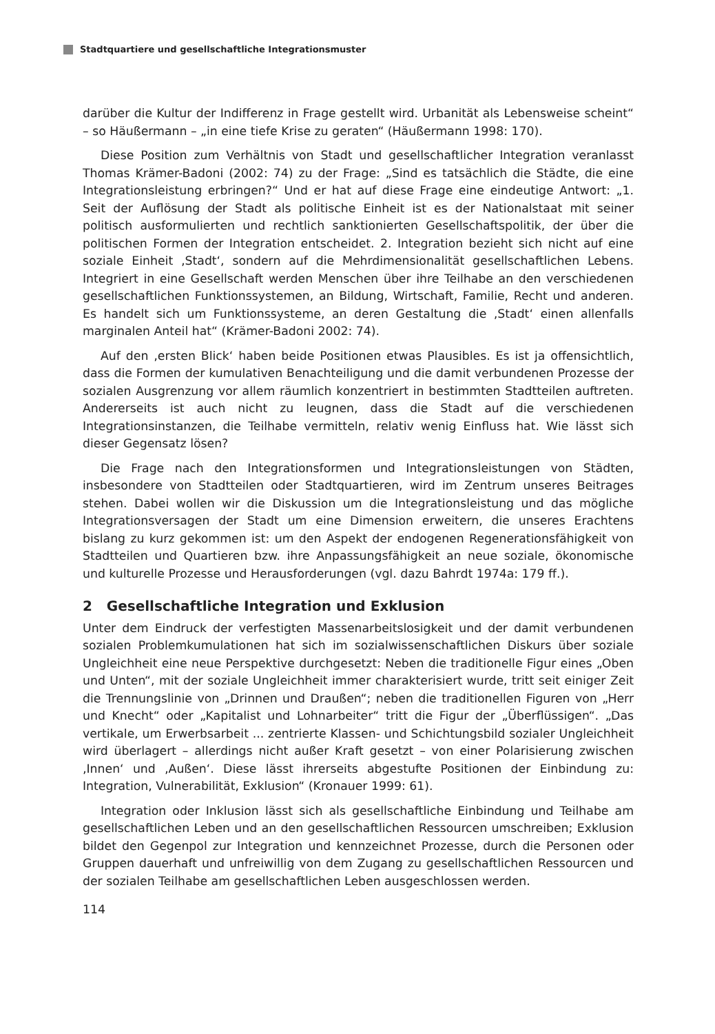Stadtquartiere und gesellschaftliche Integrationsmuster
darüber die Kultur der Indifferenz in Frage gestellt wird. Urbanität als Lebensweise scheint“ – so Häußermann – „in eine tiefe Krise zu geraten“ (Häußermann 1998: 170).
Diese Position zum Verhältnis von Stadt und gesellschaftlicher Integration veranlasst Thomas Krämer-Badoni (2002: 74) zu der Frage: „Sind es tatsächlich die Städte, die eine Integrationsleistung erbringen?“ Und er hat auf diese Frage eine eindeutige Antwort: „1. Seit der Auflösung der Stadt als politische Einheit ist es der Nationalstaat mit seiner politisch ausformulierten und rechtlich sanktionierten Gesellschaftspolitik, der über die politischen Formen der Integration entscheidet. 2. Integration bezieht sich nicht auf eine soziale Einheit ‚Stadt‘, sondern auf die Mehrdimensionalität gesellschaftlichen Lebens. Integriert in eine Gesellschaft werden Menschen über ihre Teilhabe an den verschiedenen gesellschaftlichen Funktionssystemen, an Bildung, Wirtschaft, Familie, Recht und anderen. Es handelt sich um Funktionssysteme, an deren Gestaltung die ‚Stadt‘ einen allenfalls marginalen Anteil hat“ (Krämer-Badoni 2002: 74).
Auf den ‚ersten Blick‘ haben beide Positionen etwas Plausibles. Es ist ja offensichtlich, dass die Formen der kumulativen Benachteiligung und die damit verbundenen Prozesse der sozialen Ausgrenzung vor allem räumlich konzentriert in bestimmten Stadtteilen auftreten. Andererseits ist auch nicht zu leugnen, dass die Stadt auf die verschiedenen Integrationsinstanzen, die Teilhabe vermitteln, relativ wenig Einfluss hat. Wie lässt sich dieser Gegensatz lösen?
Die Frage nach den Integrationsformen und Integrationsleistungen von Städten, insbesondere von Stadtteilen oder Stadtquartieren, wird im Zentrum unseres Beitrages stehen. Dabei wollen wir die Diskussion um die Integrationsleistung und das mögliche Integrationsversagen der Stadt um eine Dimension erweitern, die unseres Erachtens bislang zu kurz gekommen ist: um den Aspekt der endogenen Regenerationsfähigkeit von Stadtteilen und Quartieren bzw. ihre Anpassungsfähigkeit an neue soziale, ökonomische und kulturelle Prozesse und Herausforderungen (vgl. dazu Bahrdt 1974a: 179 ff.).
2 Gesellschaftliche Integration und Exklusion
Unter dem Eindruck der verfestigten Massenarbeitslosigkeit und der damit verbundenen sozialen Problemkumulationen hat sich im sozialwissenschaftlichen Diskurs über soziale Ungleichheit eine neue Perspektive durchgesetzt: Neben die traditionelle Figur eines „Oben und Unten“, mit der soziale Ungleichheit immer charakterisiert wurde, tritt seit einiger Zeit die Trennungslinie von „Drinnen und Draußen“; neben die traditionellen Figuren von „Herr und Knecht“ oder „Kapitalist und Lohnarbeiter“ tritt die Figur der „Überflüssigen“. „Das vertikale, um Erwerbsarbeit ... zentrierte Klassen- und Schichtungsbild sozialer Ungleichheit wird überlagert – allerdings nicht außer Kraft gesetzt – von einer Polarisierung zwischen ‚Innen‘ und ‚Außen‘. Diese lässt ihrerseits abgestufte Positionen der Einbindung zu: Integration, Vulnerabilität, Exklusion“ (Kronauer 1999: 61).
Integration oder Inklusion lässt sich als gesellschaftliche Einbindung und Teilhabe am gesellschaftlichen Leben und an den gesellschaftlichen Ressourcen umschreiben; Exklusion bildet den Gegenpol zur Integration und kennzeichnet Prozesse, durch die Personen oder Gruppen dauerhaft und unfreiwillig von dem Zugang zu gesellschaftlichen Ressourcen und der sozialen Teilhabe am gesellschaftlichen Leben ausgeschlossen werden.
114